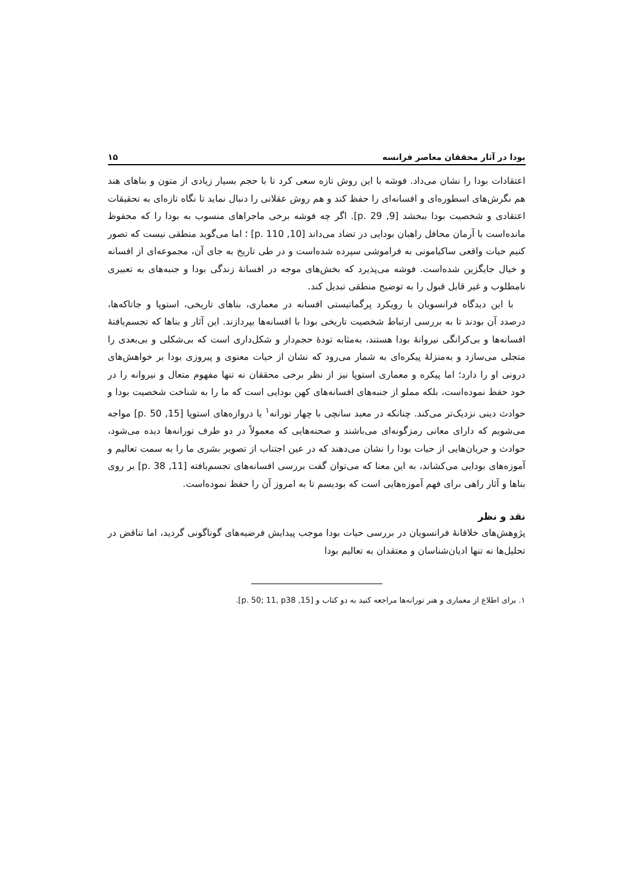بودا در آثار محققان معاصر فرانسه ۱۵
اعتقادات بودا را نشان می‌داد. فوشه با این روش تازه سعی کرد تا با حجم بسیار زیادی از متون و بناهای هند هم نگرش‌های اسطوره‌ای و افسانه‌ای را حفظ کند و هم روش عقلانی را دنبال نماید تا نگاه تازه‌ای به تحقیقات اعتقادی و شخصیت بودا ببخشد [9, p. 29]. اگر چه فوشه برخی ماجراهای منسوب به بودا را که محفوظ مانده‌است با آرمان محافل راهبان بودایی در تضاد می‌داند [10, p. 110] ؛ اما می‌گوید منطقی نیست که تصور کنیم حیات واقعی ساکیامونی به فراموشی سپرده شده‌است و در طی تاریخ به جای آن، مجموعه‌ای از افسانه و خیال جایگزین شده‌است. فوشه می‌پذیرد که بخش‌های موجه در افسانهٔ زندگی بودا و جنبه‌های به تعبیری نامطلوب و غیر قابل قبول را به توضیح منطقی تبدیل کند.
با این دیدگاه فرانسویان با رویکرد پرگماتیستی افسانه در معماری، بناهای تاریخی، استوپا و جاتاکه‌ها، درصدد آن بودند تا به بررسی ارتباط شخصیت تاریخی بودا با افسانه‌ها بپردازند. این آثار و بناها که تجسم‌یافتهٔ افسانه‌ها و بی‌کرانگی نیروانهٔ بودا هستند، به‌مثابه تودهٔ حجم‌دار و شکل‌داری است که بی‌شکلی و بی‌بعدی را متجلی می‌سازد و به‌منزلهٔ پیکره‌ای به شمار می‌رود که نشان از حیات معنوی و پیروزی بودا بر خواهش‌های درونی او را دارد؛ اما پیکره و معماری استوپا نیز از نظر برخی محققان نه تنها مفهوم متعال و نیروانه را در خود حفظ نموده‌است، بلکه مملو از جنبه‌های افسانه‌های کهن بودایی است که ما را به شناخت شخصیت بودا و حوادث دینی نزدیک‌تر می‌کند. چنانکه در معبد سانچی با چهار تورانه<sup>۱</sup> یا دروازه‌های استوپا [15, p. 50] مواجه می‌شویم که دارای معانی رمزگونه‌ای می‌باشند و صحنه‌هایی که معمولاً در دو طرف تورانه‌ها دیده می‌شود، حوادث و جریان‌هایی از حیات بودا را نشان می‌دهند که در عین اجتناب از تصویر بشری ما را به سمت تعالیم و آموزه‌های بودایی می‌کشاند، به این معنا که می‌توان گفت بررسی افسانه‌های تجسم‌یافته [11, p. 38] بر روی بناها و آثار راهی برای فهم آموزه‌هایی است که بودیسم تا به امروز آن را حفظ نموده‌است.
نقد و نظر
پژوهش‌های خلاقانهٔ فرانسویان در بررسی حیات بودا موجب پیدایش فرضیه‌های گوناگونی گردید، اما تناقض در تحلیل‌ها نه تنها ادیان‌شناسان و معتقدان به تعالیم بودا
۱. برای اطلاع از معماری و هنر تورانه‌ها مراجعه کنید به دو کتاب و [15, p. 50; 11, p38].